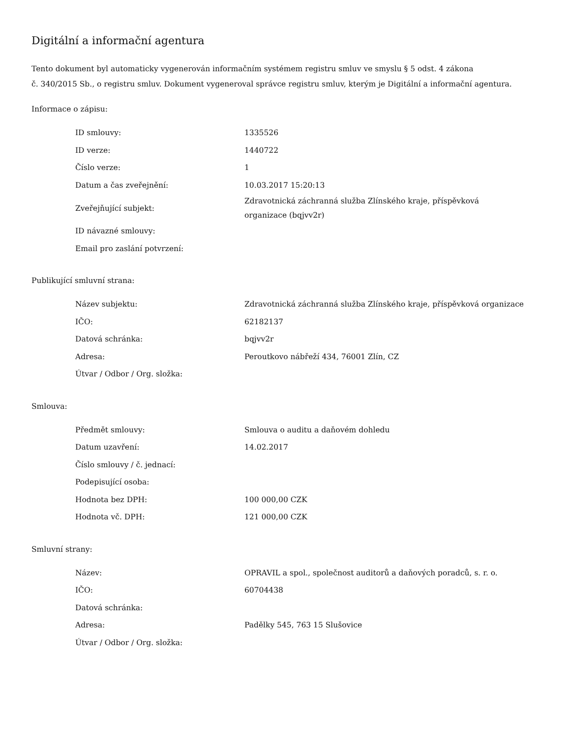Digitální a informační agentura
Tento dokument byl automaticky vygenerován informačním systémem registru smluv ve smyslu § 5 odst. 4 zákona
č. 340/2015 Sb., o registru smluv. Dokument vygeneroval správce registru smluv, kterým je Digitální a informační agentura.
Informace o zápisu:
| ID smlouvy: | 1335526 |
| ID verze: | 1440722 |
| Číslo verze: | 1 |
| Datum a čas zveřejnění: | 10.03.2017 15:20:13 |
| Zveřejňující subjekt: | Zdravotnická záchranná služba Zlínského kraje, příspěvková organizace (bqjvv2r) |
| ID návazné smlouvy: | |
| Email pro zaslání potvrzení: | |
Publikující smluvní strana:
| Název subjektu: | Zdravotnická záchranná služba Zlínského kraje, příspěvková organizace |
| IČO: | 62182137 |
| Datová schránka: | bqjvv2r |
| Adresa: | Peroutkovo nábřeží 434, 76001 Zlín, CZ |
| Útvar / Odbor / Org. složka: | |
Smlouva:
| Předmět smlouvy: | Smlouva o auditu a daňovém dohledu |
| Datum uzavření: | 14.02.2017 |
| Číslo smlouvy / č. jednací: | |
| Podepisující osoba: | |
| Hodnota bez DPH: | 100 000,00 CZK |
| Hodnota vč. DPH: | 121 000,00 CZK |
Smluvní strany:
| Název: | OPRAVIL a spol., společnost auditorů a daňových poradců, s. r. o. |
| IČO: | 60704438 |
| Datová schránka: | |
| Adresa: | Padělky 545, 763 15 Slušovice |
| Útvar / Odbor / Org. složka: | |